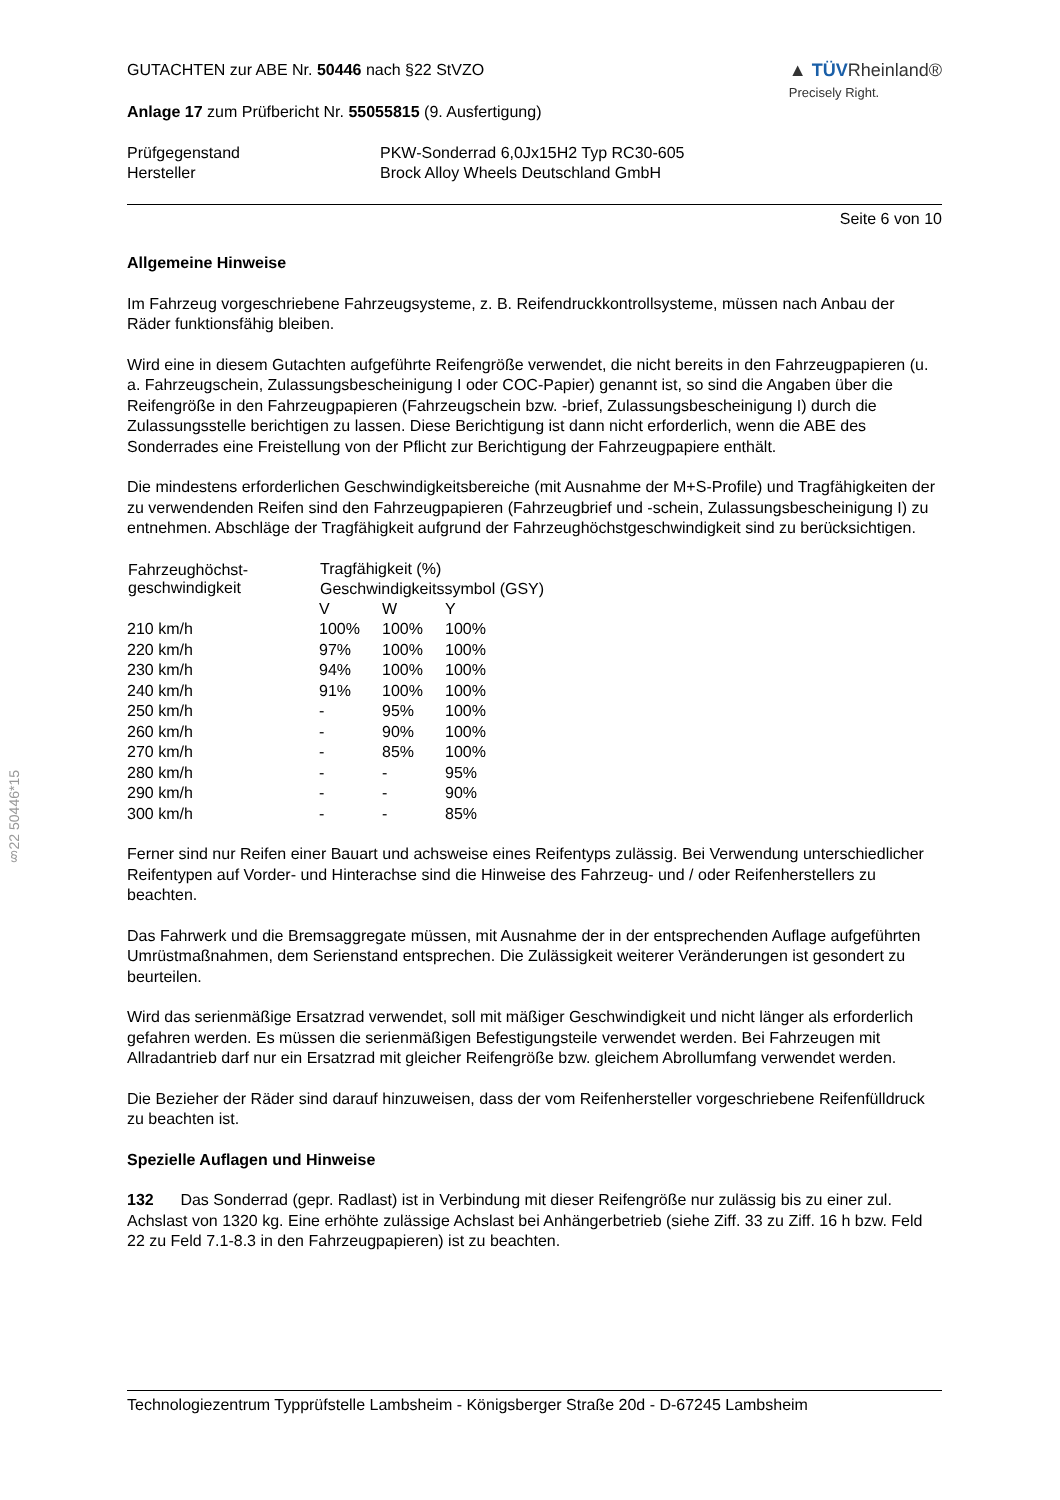§22 50446*15
GUTACHTEN zur ABE Nr. 50446 nach §22 StVZO
▲ TÜVRheinland®
Precisely Right.
Anlage 17 zum Prüfbericht Nr. 55055815 (9. Ausfertigung)
| Prüfgegenstand | PKW-Sonderrad 6,0Jx15H2 Typ RC30-605 |
| Hersteller | Brock Alloy Wheels Deutschland GmbH |
Seite 6 von 10
Allgemeine Hinweise
Im Fahrzeug vorgeschriebene Fahrzeugsysteme, z. B. Reifendruckkontrollsysteme, müssen nach Anbau der Räder funktionsfähig bleiben.
Wird eine in diesem Gutachten aufgeführte Reifengröße verwendet, die nicht bereits in den Fahrzeugpapieren (u. a. Fahrzeugschein, Zulassungsbescheinigung I oder COC-Papier) genannt ist, so sind die Angaben über die Reifengröße in den Fahrzeugpapieren (Fahrzeugschein bzw. -brief, Zulassungsbescheinigung I) durch die Zulassungsstelle berichtigen zu lassen. Diese Berichtigung ist dann nicht erforderlich, wenn die ABE des Sonderrades eine Freistellung von der Pflicht zur Berichtigung der Fahrzeugpapiere enthält.
Die mindestens erforderlichen Geschwindigkeitsbereiche (mit Ausnahme der M+S-Profile) und Tragfähigkeiten der zu verwendenden Reifen sind den Fahrzeugpapieren (Fahrzeugbrief und -schein, Zulassungsbescheinigung I) zu entnehmen. Abschläge der Tragfähigkeit aufgrund der Fahrzeughöchstgeschwindigkeit sind zu berücksichtigen.
| Fahrzeughöchst- geschwindigkeit | Tragfähigkeit (%) | | |
| --- | --- | --- | --- |
| | Geschwindigkeitssymbol (GSY) | | |
| | V | W | Y |
| 210 km/h | 100% | 100% | 100% |
| 220 km/h | 97% | 100% | 100% |
| 230 km/h | 94% | 100% | 100% |
| 240 km/h | 91% | 100% | 100% |
| 250 km/h | - | 95% | 100% |
| 260 km/h | - | 90% | 100% |
| 270 km/h | - | 85% | 100% |
| 280 km/h | - | - | 95% |
| 290 km/h | - | - | 90% |
| 300 km/h | - | - | 85% |
Ferner sind nur Reifen einer Bauart und achsweise eines Reifentyps zulässig. Bei Verwendung unterschiedlicher Reifentypen auf Vorder- und Hinterachse sind die Hinweise des Fahrzeug- und / oder Reifenherstellers zu beachten.
Das Fahrwerk und die Bremsaggregate müssen, mit Ausnahme der in der entsprechenden Auflage aufgeführten Umrüstmaßnahmen, dem Serienstand entsprechen. Die Zulässigkeit weiterer Veränderungen ist gesondert zu beurteilen.
Wird das serienmäßige Ersatzrad verwendet, soll mit mäßiger Geschwindigkeit und nicht länger als erforderlich gefahren werden. Es müssen die serienmäßigen Befestigungsteile verwendet werden. Bei Fahrzeugen mit Allradantrieb darf nur ein Ersatzrad mit gleicher Reifengröße bzw. gleichem Abrollumfang verwendet werden.
Die Bezieher der Räder sind darauf hinzuweisen, dass der vom Reifenhersteller vorgeschriebene Reifenfülldruck zu beachten ist.
Spezielle Auflagen und Hinweise
132 Das Sonderrad (gepr. Radlast) ist in Verbindung mit dieser Reifengröße nur zulässig bis zu einer zul. Achslast von 1320 kg. Eine erhöhte zulässige Achslast bei Anhängerbetrieb (siehe Ziff. 33 zu Ziff. 16 h bzw. Feld 22 zu Feld 7.1-8.3 in den Fahrzeugpapieren) ist zu beachten.
Technologiezentrum Typprüfstelle Lambsheim - Königsberger Straße 20d - D-67245 Lambsheim